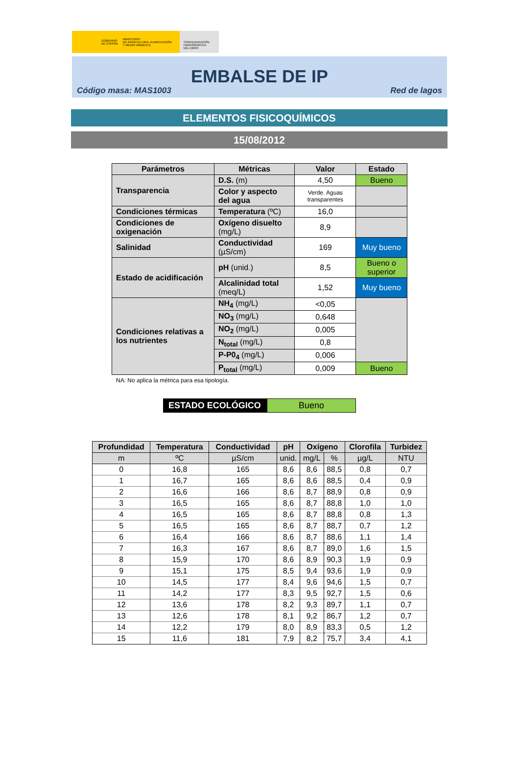GOBIERNO
DE ESPAÑA MINISTERIO
DE AGRICULTURA, ALIMENTACIÓN
Y MEDIO AMBIENTE
CONFEDERACIÓN
HIDROGRÁFICA
DEL EBRO
EMBALSE DE IP
Código masa: MAS1003 Red de lagos
ELEMENTOS FISICOQUÍMICOS
15/08/2012
| Parámetros | Métricas | Valor | Estado |
| --- | --- | --- | --- |
| Transparencia | D.S. (m) | 4,50 | Bueno |
| | Color y aspecto del agua | Verde. Aguas transparentes | |
| Condiciones térmicas | Temperatura (ºC) | 16,0 | |
| Condiciones de oxigenación | Oxígeno disuelto (mg/L) | 8,9 | |
| Salinidad | Conductividad (µS/cm) | 169 | Muy bueno |
| Estado de acidificación | pH (unid.) | 8,5 | Bueno o superior |
| | Alcalinidad total (meq/L) | 1,52 | Muy bueno |
| Condiciones relativas a los nutrientes | NH<sub>4</sub> (mg/L) | <0,05 | |
| | NO<sub>3</sub> (mg/L) | 0,648 | |
| | NO<sub>2</sub> (mg/L) | 0,005 | |
| | N<sub>total</sub> (mg/L) | 0,8 | |
| | P-P0<sub>4</sub> (mg/L) | 0,006 | |
| | P<sub>total</sub> (mg/L) | 0,009 | Bueno |
NA: No aplica la métrica para esa tipología.
ESTADO ECOLÓGICO Bueno
| Profundidad | Temperatura | Conductividad | pH | Oxígeno | | Clorofila | Turbidez |
| --- | --- | --- | --- | --- | --- | --- | --- |
| m | ºC | µS/cm | unid. | mg/L | % | µg/L | NTU |
| 0 | 16,8 | 165 | 8,6 | 8,6 | 88,5 | 0,8 | 0,7 |
| 1 | 16,7 | 165 | 8,6 | 8,6 | 88,5 | 0,4 | 0,9 |
| 2 | 16,6 | 166 | 8,6 | 8,7 | 88,9 | 0,8 | 0,9 |
| 3 | 16,5 | 165 | 8,6 | 8,7 | 88,8 | 1,0 | 1,0 |
| 4 | 16,5 | 165 | 8,6 | 8,7 | 88,8 | 0,8 | 1,3 |
| 5 | 16,5 | 165 | 8,6 | 8,7 | 88,7 | 0,7 | 1,2 |
| 6 | 16,4 | 166 | 8,6 | 8,7 | 88,6 | 1,1 | 1,4 |
| 7 | 16,3 | 167 | 8,6 | 8,7 | 89,0 | 1,6 | 1,5 |
| 8 | 15,9 | 170 | 8,6 | 8,9 | 90,3 | 1,9 | 0,9 |
| 9 | 15,1 | 175 | 8,5 | 9,4 | 93,6 | 1,9 | 0,9 |
| 10 | 14,5 | 177 | 8,4 | 9,6 | 94,6 | 1,5 | 0,7 |
| 11 | 14,2 | 177 | 8,3 | 9,5 | 92,7 | 1,5 | 0,6 |
| 12 | 13,6 | 178 | 8,2 | 9,3 | 89,7 | 1,1 | 0,7 |
| 13 | 12,6 | 178 | 8,1 | 9,2 | 86,7 | 1,2 | 0,7 |
| 14 | 12,2 | 179 | 8,0 | 8,9 | 83,3 | 0,5 | 1,2 |
| 15 | 11,6 | 181 | 7,9 | 8,2 | 75,7 | 3,4 | 4,1 |